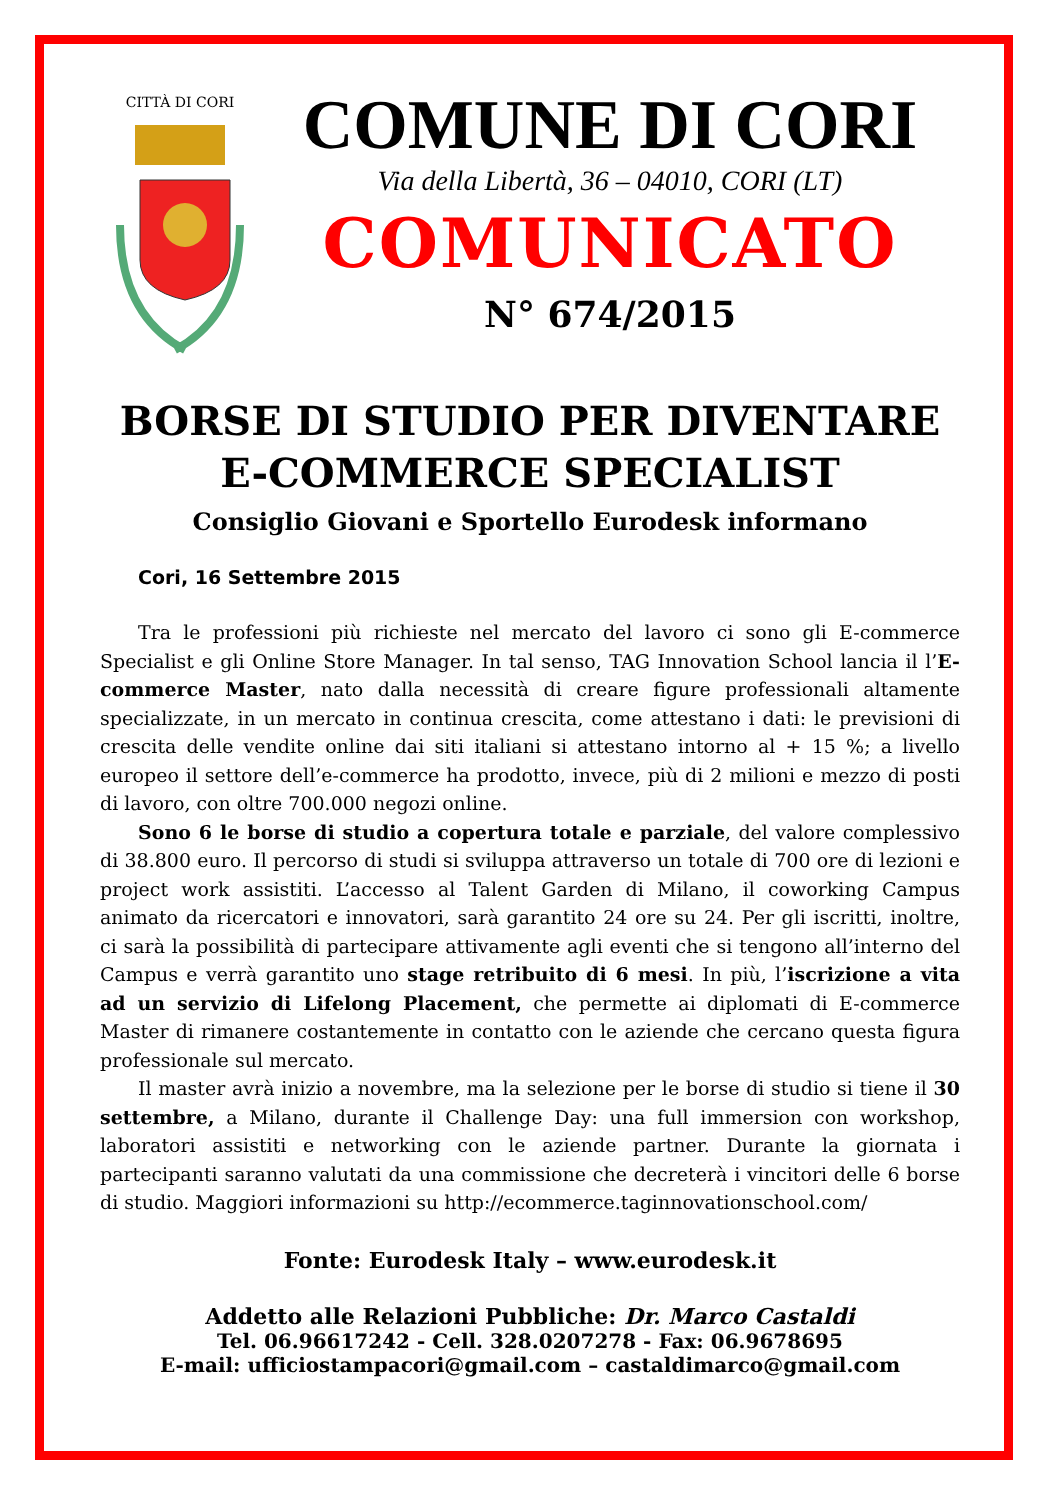CITTÀ DI CORI
COMUNE DI CORI
Via della Libertà, 36 – 04010, CORI (LT)
COMUNICATO
N° 674/2015
BORSE DI STUDIO PER DIVENTARE
E-COMMERCE SPECIALIST
Consiglio Giovani e Sportello Eurodesk informano
Cori, 16 Settembre 2015
Tra le professioni più richieste nel mercato del lavoro ci sono gli E-commerce Specialist e gli Online Store Manager. In tal senso, TAG Innovation School lancia il l’E-commerce Master, nato dalla necessità di creare figure professionali altamente specializzate, in un mercato in continua crescita, come attestano i dati: le previsioni di crescita delle vendite online dai siti italiani si attestano intorno al + 15 %; a livello europeo il settore dell’e-commerce ha prodotto, invece, più di 2 milioni e mezzo di posti di lavoro, con oltre 700.000 negozi online.
Sono 6 le borse di studio a copertura totale e parziale, del valore complessivo di 38.800 euro. Il percorso di studi si sviluppa attraverso un totale di 700 ore di lezioni e project work assistiti. L’accesso al Talent Garden di Milano, il coworking Campus animato da ricercatori e innovatori, sarà garantito 24 ore su 24. Per gli iscritti, inoltre, ci sarà la possibilità di partecipare attivamente agli eventi che si tengono all’interno del Campus e verrà garantito uno stage retribuito di 6 mesi. In più, l’iscrizione a vita ad un servizio di Lifelong Placement, che permette ai diplomati di E-commerce Master di rimanere costantemente in contatto con le aziende che cercano questa figura professionale sul mercato.
Il master avrà inizio a novembre, ma la selezione per le borse di studio si tiene il 30 settembre, a Milano, durante il Challenge Day: una full immersion con workshop, laboratori assistiti e networking con le aziende partner. Durante la giornata i partecipanti saranno valutati da una commissione che decreterà i vincitori delle 6 borse di studio. Maggiori informazioni su http://ecommerce.taginnovationschool.com/
Fonte: Eurodesk Italy – www.eurodesk.it
Addetto alle Relazioni Pubbliche: Dr. Marco Castaldi
Tel. 06.96617242 - Cell. 328.0207278 - Fax: 06.9678695
E-mail: ufficiostampacori@gmail.com – castaldimarco@gmail.com